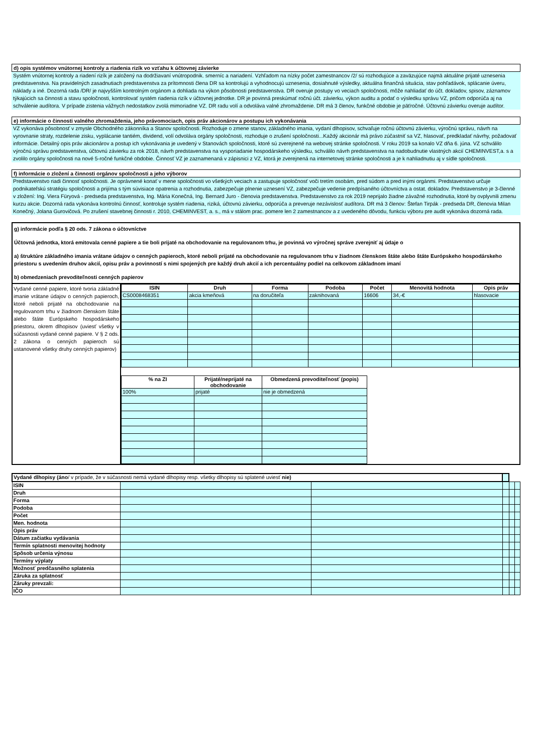d) opis systémov vnútornej kontroly a riadenia rizík vo vzťahu k účtovnej závierke
Systém vnútornej kontroly a riadení rizík je založený na dodržiavaní vnútropodnik. smerníc a nariadení. Vzhľadom na nízky počet zamestnancov /2/ sú rozhodujúce a zaväzujúce najmä aktuálne prijaté uznesenia predstavenstva. Na pravidelných zasadnutiach predstavenstva za prítomnosti člena DR sa kontrolujú a vyhodnocujú uznesenia, dosiahnuté výsledky, aktuálna finančná situácia, stav pohľadávok, splácanie úveru, náklady a iné. Dozorná rada /DR/ je najvyšším kontrolným orgánom a dohliada na výkon pôsobnosti predstavenstva. DR overuje postupy vo veciach spoločnosti, môže nahliadať do účt. dokladov, spisov, záznamov týkajúcich sa činnosti a stavu spoločnosti, kontrolovať systém riadenia rizík v účtovnej jednotke. DR je povinná preskúmať ročnú účt. závierku, výkon auditu a podať o výsledku správu VZ, pričom odporúča aj na schválenie audítora. V prípade zistenia vážnych nedostatkov zvolá mimoriadne VZ. DR radu volí a odvoláva valné zhromaždenie. DR má 3 členov, funkčné obdobie je päťročné. Účtovnú závierku overuje audítor.
e) informácie o činnosti valného zhromaždenia, jeho právomociach, opis práv akcionárov a postupu ich vykonávania
VZ vykonáva pôsobnosť v zmysle Obchodného zákonníka a Stanov spoločnosti. Rozhoduje o zmene stanov, základného imania, vydaní dlhopisov, schvaľuje ročnú účtovnú závierku, výročnú správu, návrh na vyrovnanie straty, rozdelenie zisku, vyplácanie tantiém, dividend, volí odvoláva orgány spoločnosti, rozhoduje o zrušení spoločnosti...Každý akcionár má právo zúčastniť sa VZ, hlasovať, predkladať návrhy, požadovať informácie. Detailný opis práv akcionárov a postup ich vykonávania je uvedený v Stanovách spoločnosti, ktoré sú zverejnené na webovej stránke spoločnosti. V roku 2019 sa konalo VZ dňa 6. júna. VZ schválilo výročnú správu predstavenstva, účtovnú závierku za rok 2018, návrh predstavenstva na vysporiadanie hospodárskeho výsledku, schválilo návrh predstavenstva na nadobudnutie vlastných akcií CHEMINVEST,a. s a zvolilo orgány spoločnosti na nové 5-ročné funkčné obdobie. Činnosť VZ je zaznamenaná v zápisnici z VZ, ktorá je zverejnená na internetovej stránke spoločnosti a je k nahliadnutiu aj v sídle spoločnosti.
f) informácie o zložení a činnosti orgánov spoločnosti a jeho výborov
Predstavenstvo riadi činnosť spoločnosti. Je oprávnené konať v mene spoločnosti vo všetkých veciach a zastupuje spoločnosť voči tretím osobám, pred súdom a pred inými orgánmi. Predstavenstvo určuje podnikateľskú stratégiu spoločnosti a prijíma s tým súvisiace opatrenia a rozhodnutia, zabezpečuje plnenie uznesení VZ, zabezpečuje vedenie predpísaného účtovníctva a ostat. dokladov. Predstavenstvo je 3-členné v zložení: Ing. Viera Füryová - predseda predstavenstva, Ing. Mária Konečná, Ing. Bernard Juro - členovia predstavenstva. Predstavenstvo za rok 2019 neprijalo žiadne závažné rozhodnutia, ktoré by ovplyvnili zmenu kurzu akcie. Dozorná rada vykonáva kontrolnú činnosť, kontroluje systém riadenia, riziká, účtovnú závierku, odporúča a preveruje nezávislosť audítora. DR má 3 členov: Štefan Tirpák - predseda DR, členovia Milan Konečný, Jolana Gurovičová. Po zrušení stavebnej činnosti r. 2010, CHEMINVEST, a. s., má v stálom prac. pomere len 2 zamestnancov a z uvedeného dôvodu, funkciu výboru pre audit vykonáva dozorná rada.
g) informácie podľa § 20 ods. 7 zákona o účtovníctve
Účtovná jednotka, ktorá emitovala cenné papiere a tie boli prijaté na obchodovanie na regulovanom trhu, je povinná vo výročnej správe zverejniť aj údaje o
a) štruktúre základného imania vrátane údajov o cenných papieroch, ktoré neboli prijaté na obchodovanie na regulovanom trhu v žiadnom členskom štáte alebo štáte Európskeho hospodárskeho priestoru s uvedením druhov akcií, opisu práv a povinností s nimi spojených pre každý druh akcií a ich percentuálny podiel na celkovom základnom imaní
b) obmedzeniach prevoditeľnosti cenných papierov
Vydané cenné papiere, ktoré tvoria základné imanie vrátane údajov o cenných papieroch, ktoré neboli prijaté na obchodovanie na regulovanom trhu v žiadnom členskom štáte alebo štáte Európskeho hospodárskeho priestoru, okrem dlhopisov (uviesť všetky v súčasnosti vydané cenné papiere. V § 2 ods. 2 zákona o cenných papieroch sú ustanovené všetky druhy cenných papierov)
| ISIN | Druh | Forma | Podoba | Počet | Menovitá hodnota | Opis práv |
| --- | --- | --- | --- | --- | --- | --- |
| CS0008468351 | akcia kmeňová | na doručiteľa | zaknihovaná | 16606 | 34,-€ | hlasovacie |
| % na ZI | Prijaté/neprijaté na obchodovanie | Obmedzená prevoditeľnosť (popis) |
| --- | --- | --- |
| 100% | prijaté | nie je obmedzená |
| Vydané dlhopisy (áno / v prípade, že v súčasnosti nemá vydané dlhopisy resp. všetky dlhopisy sú splatené uviesť nie) | | | | | |
| ISIN | | | | | |
| Druh | | | | | |
| Forma | | | | | |
| Podoba | | | | | |
| Počet | | | | | |
| Men. hodnota | | | | | |
| Opis práv | | | | | |
| Dátum začiatku vydávania | | | | | |
| Termín splatnosti menovitej hodnoty | | | | | |
| Spôsob určenia výnosu | | | | | |
| Termíny výplaty | | | | | |
| Možnosť predčasného splatenia | | | | | |
| Záruka za splatnosť | | | | | |
| Záruky prevzali: | | | | | |
| IČO | | | | | |